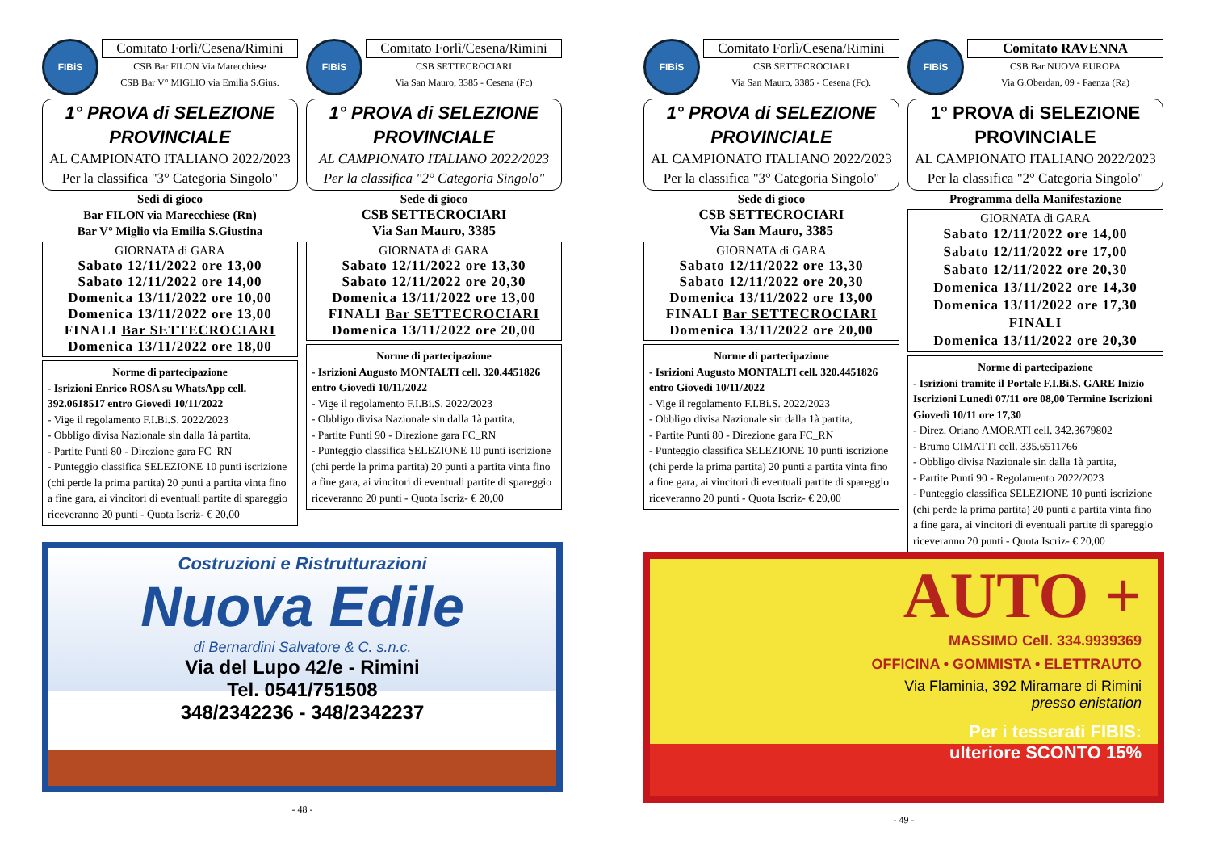FIBiS
Comitato Forlì/Cesena/Rimini
CSB Bar FILON Via Marecchiese
CSB Bar V° MIGLIO via Emilia S.Gius.
1° PROVA di SELEZIONE PROVINCIALE
AL CAMPIONATO ITALIANO 2022/2023
Per la classifica "3° Categoria Singolo"
Sedi di gioco
Bar FILON via Marecchiese (Rn)
Bar V° Miglio via Emilia S.Giustina
GIORNATA di GARA
Sabato 12/11/2022 ore 13,00
Sabato 12/11/2022 ore 14,00
Domenica 13/11/2022 ore 10,00
Domenica 13/11/2022 ore 13,00
FINALI Bar SETTECROCIARI
Domenica 13/11/2022 ore 18,00
Norme di partecipazione
- Isrizioni Enrico ROSA su WhatsApp cell. 392.0618517 entro Giovedì 10/11/2022
- Vige il regolamento F.I.Bi.S. 2022/2023
- Obbligo divisa Nazionale sin dalla 1à partita,
- Partite Punti 80 - Direzione gara FC_RN
- Punteggio classifica SELEZIONE 10 punti iscrizione (chi perde la prima partita) 20 punti a partita vinta fino a fine gara, ai vincitori di eventuali partite di spareggio riceveranno 20 punti - Quota Iscriz- € 20,00
FIBiS
Comitato Forlì/Cesena/Rimini
CSB SETTECROCIARI
Via San Mauro, 3385 - Cesena (Fc)
1° PROVA di SELEZIONE PROVINCIALE
AL CAMPIONATO ITALIANO 2022/2023
Per la classifica "2° Categoria Singolo"
Sede di gioco
CSB SETTECROCIARI
Via San Mauro, 3385
GIORNATA di GARA
Sabato 12/11/2022 ore 13,30
Sabato 12/11/2022 ore 20,30
Domenica 13/11/2022 ore 13,00
FINALI Bar SETTECROCIARI
Domenica 13/11/2022 ore 20,00
Norme di partecipazione
- Isrizioni Augusto MONTALTI cell. 320.4451826 entro Giovedì 10/11/2022
- Vige il regolamento F.I.Bi.S. 2022/2023
- Obbligo divisa Nazionale sin dalla 1à partita,
- Partite Punti 90 - Direzione gara FC_RN
- Punteggio classifica SELEZIONE 10 punti iscrizione (chi perde la prima partita) 20 punti a partita vinta fino a fine gara, ai vincitori di eventuali partite di spareggio riceveranno 20 punti - Quota Iscriz- € 20,00
Costruzioni e Ristrutturazioni
Nuova Edile
di Bernardini Salvatore & C. s.n.c.
Via del Lupo 42/e - Rimini
Tel. 0541/751508
348/2342236 - 348/2342237
- 48 -
FIBiS
Comitato Forlì/Cesena/Rimini
CSB SETTECROCIARI
Via San Mauro, 3385 - Cesena (Fc).
1° PROVA di SELEZIONE PROVINCIALE
AL CAMPIONATO ITALIANO 2022/2023
Per la classifica "3° Categoria Singolo"
Sede di gioco
CSB SETTECROCIARI
Via San Mauro, 3385
GIORNATA di GARA
Sabato 12/11/2022 ore 13,30
Sabato 12/11/2022 ore 20,30
Domenica 13/11/2022 ore 13,00
FINALI Bar SETTECROCIARI
Domenica 13/11/2022 ore 20,00
Norme di partecipazione
- Isrizioni Augusto MONTALTI cell. 320.4451826 entro Giovedì 10/11/2022
- Vige il regolamento F.I.Bi.S. 2022/2023
- Obbligo divisa Nazionale sin dalla 1à partita,
- Partite Punti 80 - Direzione gara FC_RN
- Punteggio classifica SELEZIONE 10 punti iscrizione (chi perde la prima partita) 20 punti a partita vinta fino a fine gara, ai vincitori di eventuali partite di spareggio riceveranno 20 punti - Quota Iscriz- € 20,00
FIBiS
Comitato RAVENNA
CSB Bar NUOVA EUROPA
Via G.Oberdan, 09 - Faenza (Ra)
1° PROVA di SELEZIONE PROVINCIALE
AL CAMPIONATO ITALIANO 2022/2023
Per la classifica "2° Categoria Singolo"
Programma della Manifestazione
GIORNATA di GARA
Sabato 12/11/2022 ore 14,00
Sabato 12/11/2022 ore 17,00
Sabato 12/11/2022 ore 20,30
Domenica 13/11/2022 ore 14,30
Domenica 13/11/2022 ore 17,30
FINALI
Domenica 13/11/2022 ore 20,30
Norme di partecipazione
- Isrizioni tramite il Portale F.I.Bi.S. GARE Inizio Iscrizioni Lunedì 07/11 ore 08,00 Termine Iscrizioni Giovedì 10/11 ore 17,30
- Direz. Oriano AMORATI cell. 342.3679802
- Brumo CIMATTI cell. 335.6511766
- Obbligo divisa Nazionale sin dalla 1à partita,
- Partite Punti 90 - Regolamento 2022/2023
- Punteggio classifica SELEZIONE 10 punti iscrizione (chi perde la prima partita) 20 punti a partita vinta fino a fine gara, ai vincitori di eventuali partite di spareggio riceveranno 20 punti - Quota Iscriz- € 20,00
AUTO +
MASSIMO Cell. 334.9939369
OFFICINA • GOMMISTA • ELETTRAUTO
Via Flaminia, 392 Miramare di Rimini
presso enistation
Per i tesserati FIBIS:
ulteriore SCONTO 15%
- 49 -